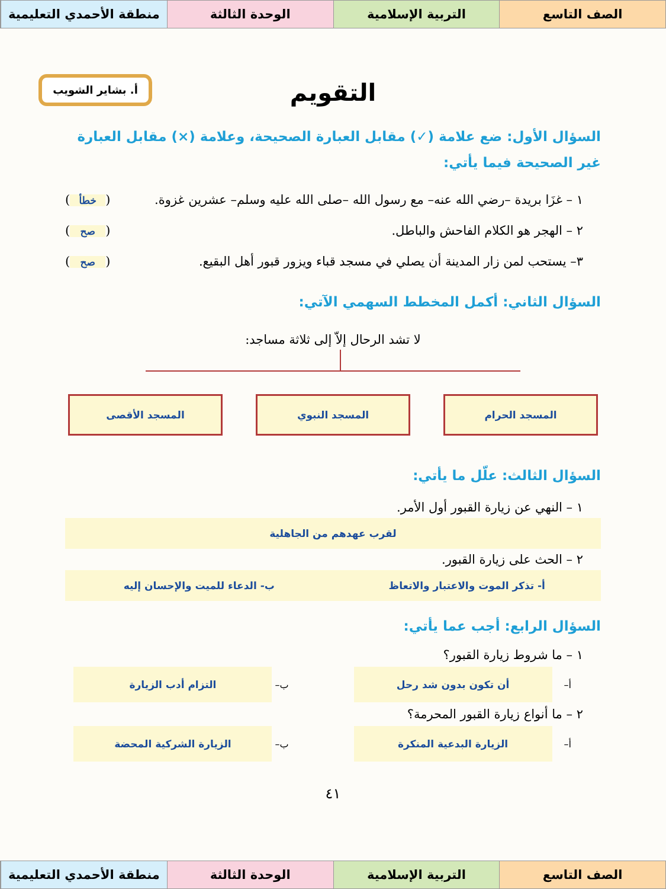الصف التاسع التربية الإسلامية الوحدة الثالثة منطقة الأحمدي التعليمية
أ. بشاير الشويب
التقويم
السؤال الأول: ضع علامة (✓) مقابل العبارة الصحيحة، وعلامة (×) مقابل العبارة غير الصحيحة فيما يأتي:
١ – غزَا بريدة –رضي الله عنه– مع رسول الله –صلى الله عليه وسلم– عشرين غزوة. (خطأ)
٢ – الهجر هو الكلام الفاحش والباطل. (صح)
٣– يستحب لمن زار المدينة أن يصلي في مسجد قباء ويزور قبور أهل البقيع. (صح)
السؤال الثاني: أكمل المخطط السهمي الآتي:
لا تشد الرحال إلاّ إلى ثلاثة مساجد:
المسجد الحرام المسجد النبوي المسجد الأقصى
السؤال الثالث: علّل ما يأتي:
١ – النهي عن زيارة القبور أول الأمر.
لقرب عهدهم من الجاهلية
٢ – الحث على زيارة القبور.
أ- تذكر الموت والاعتبار والاتعاظ ب- الدعاء للميت والإحسان إليه
السؤال الرابع: أجب عما يأتي:
١ – ما شروط زيارة القبور؟
أ–
أن تكون بدون شد رحل
ب–
التزام أدب الزيارة
٢ – ما أنواع زيارة القبور المحرمة؟
أ–
الزيارة البدعية المنكرة
ب–
الزيارة الشركية المحضة
٤١
الصف التاسع التربية الإسلامية الوحدة الثالثة منطقة الأحمدي التعليمية